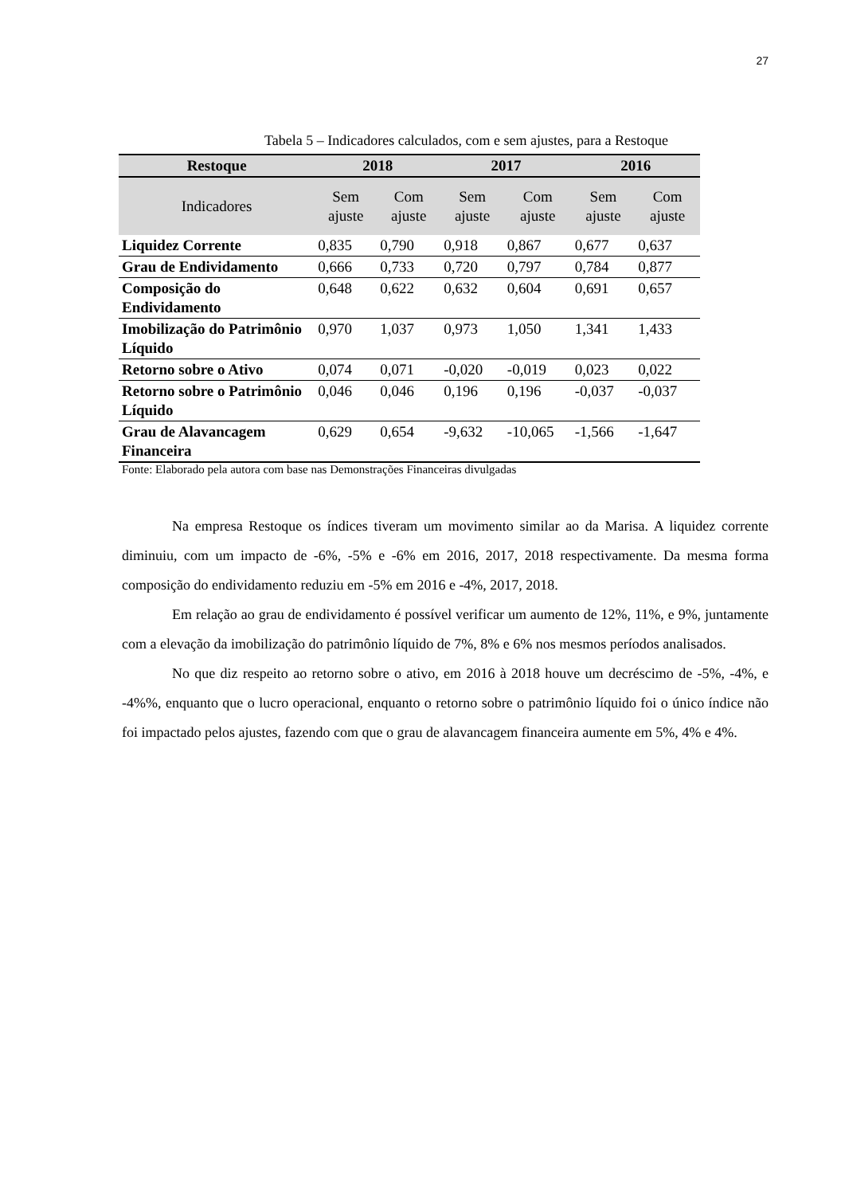27
Tabela 5 – Indicadores calculados, com e sem ajustes, para a Restoque
| Restoque | 2018 | | 2017 | | 2016 | |
| --- | --- | --- | --- | --- | --- | --- |
| Indicadores | Sem ajuste | Com ajuste | Sem ajuste | Com ajuste | Sem ajuste | Com ajuste |
| Liquidez Corrente | 0,835 | 0,790 | 0,918 | 0,867 | 0,677 | 0,637 |
| Grau de Endividamento | 0,666 | 0,733 | 0,720 | 0,797 | 0,784 | 0,877 |
| Composição do Endividamento | 0,648 | 0,622 | 0,632 | 0,604 | 0,691 | 0,657 |
| Imobilização do Patrimônio Líquido | 0,970 | 1,037 | 0,973 | 1,050 | 1,341 | 1,433 |
| Retorno sobre o Ativo | 0,074 | 0,071 | -0,020 | -0,019 | 0,023 | 0,022 |
| Retorno sobre o Patrimônio Líquido | 0,046 | 0,046 | 0,196 | 0,196 | -0,037 | -0,037 |
| Grau de Alavancagem Financeira | 0,629 | 0,654 | -9,632 | -10,065 | -1,566 | -1,647 |
Fonte: Elaborado pela autora com base nas Demonstrações Financeiras divulgadas
Na empresa Restoque os índices tiveram um movimento similar ao da Marisa. A liquidez corrente diminuiu, com um impacto de -6%, -5% e -6% em 2016, 2017, 2018 respectivamente. Da mesma forma composição do endividamento reduziu em -5% em 2016 e -4%, 2017, 2018.
Em relação ao grau de endividamento é possível verificar um aumento de 12%, 11%, e 9%, juntamente com a elevação da imobilização do patrimônio líquido de 7%, 8% e 6% nos mesmos períodos analisados.
No que diz respeito ao retorno sobre o ativo, em 2016 à 2018 houve um decréscimo de -5%, -4%, e -4%%, enquanto que o lucro operacional, enquanto o retorno sobre o patrimônio líquido foi o único índice não foi impactado pelos ajustes, fazendo com que o grau de alavancagem financeira aumente em 5%, 4% e 4%.